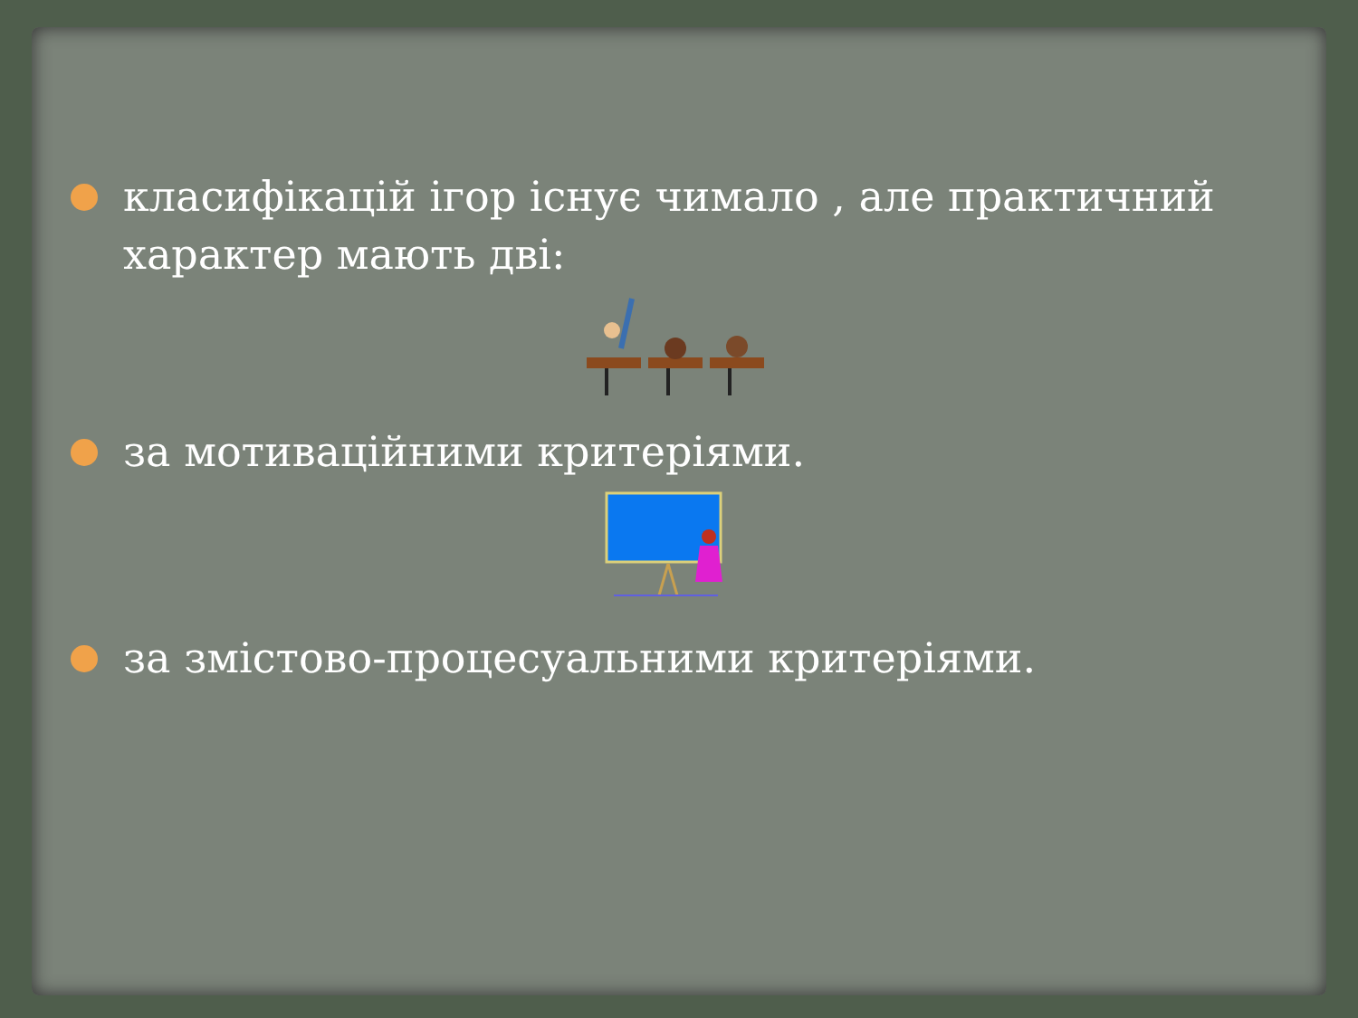класифікацій ігор існує чимало , але практичний характер мають дві:
за мотиваційними критеріями.
за змістово-процесуальними критеріями.